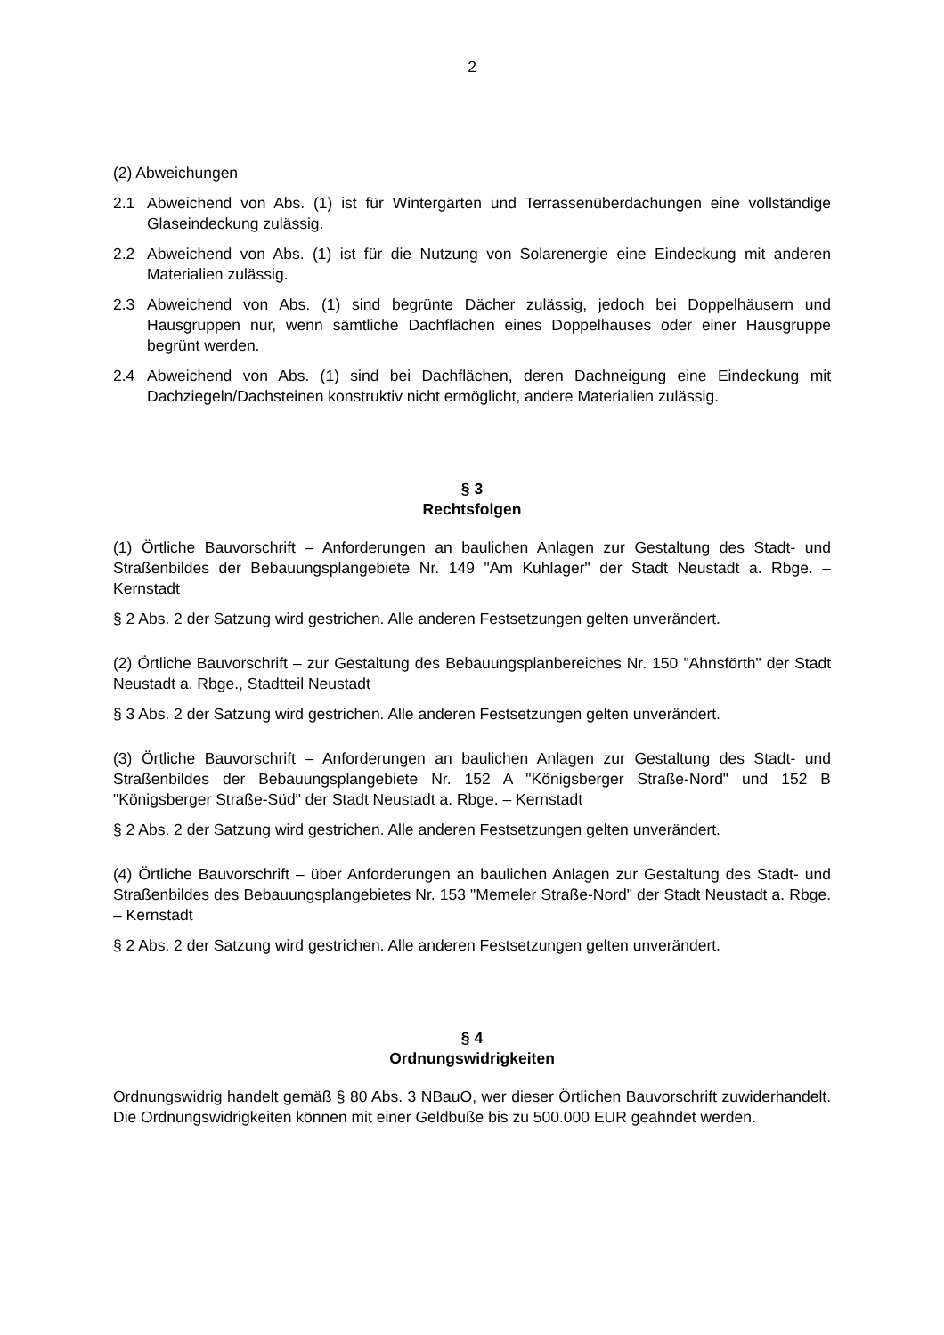2
(2) Abweichungen
2.1 Abweichend von Abs. (1) ist für Wintergärten und Terrassenüberdachungen eine vollständige Glaseindeckung zulässig.
2.2 Abweichend von Abs. (1) ist für die Nutzung von Solarenergie eine Eindeckung mit anderen Materialien zulässig.
2.3 Abweichend von Abs. (1) sind begrünte Dächer zulässig, jedoch bei Doppelhäusern und Hausgruppen nur, wenn sämtliche Dachflächen eines Doppelhauses oder einer Hausgruppe begrünt werden.
2.4 Abweichend von Abs. (1) sind bei Dachflächen, deren Dachneigung eine Eindeckung mit Dachziegeln/Dachsteinen konstruktiv nicht ermöglicht, andere Materialien zulässig.
§ 3
Rechtsfolgen
(1) Örtliche Bauvorschrift – Anforderungen an baulichen Anlagen zur Gestaltung des Stadt- und Straßenbildes der Bebauungsplangebiete Nr. 149 "Am Kuhlager" der Stadt Neustadt a. Rbge. – Kernstadt
§ 2 Abs. 2 der Satzung wird gestrichen. Alle anderen Festsetzungen gelten unverändert.
(2) Örtliche Bauvorschrift – zur Gestaltung des Bebauungsplanbereiches Nr. 150 "Ahnsförth" der Stadt Neustadt a. Rbge., Stadtteil Neustadt
§ 3 Abs. 2 der Satzung wird gestrichen. Alle anderen Festsetzungen gelten unverändert.
(3) Örtliche Bauvorschrift – Anforderungen an baulichen Anlagen zur Gestaltung des Stadt- und Straßenbildes der Bebauungsplangebiete Nr. 152 A "Königsberger Straße-Nord" und 152 B "Königsberger Straße-Süd" der Stadt Neustadt a. Rbge. – Kernstadt
§ 2 Abs. 2 der Satzung wird gestrichen. Alle anderen Festsetzungen gelten unverändert.
(4) Örtliche Bauvorschrift – über Anforderungen an baulichen Anlagen zur Gestaltung des Stadt- und Straßenbildes des Bebauungsplangebietes Nr. 153 "Memeler Straße-Nord" der Stadt Neustadt a. Rbge. – Kernstadt
§ 2 Abs. 2 der Satzung wird gestrichen. Alle anderen Festsetzungen gelten unverändert.
§ 4
Ordnungswidrigkeiten
Ordnungswidrig handelt gemäß § 80 Abs. 3 NBauO, wer dieser Örtlichen Bauvorschrift zuwiderhandelt. Die Ordnungswidrigkeiten können mit einer Geldbuße bis zu 500.000 EUR geahndet werden.